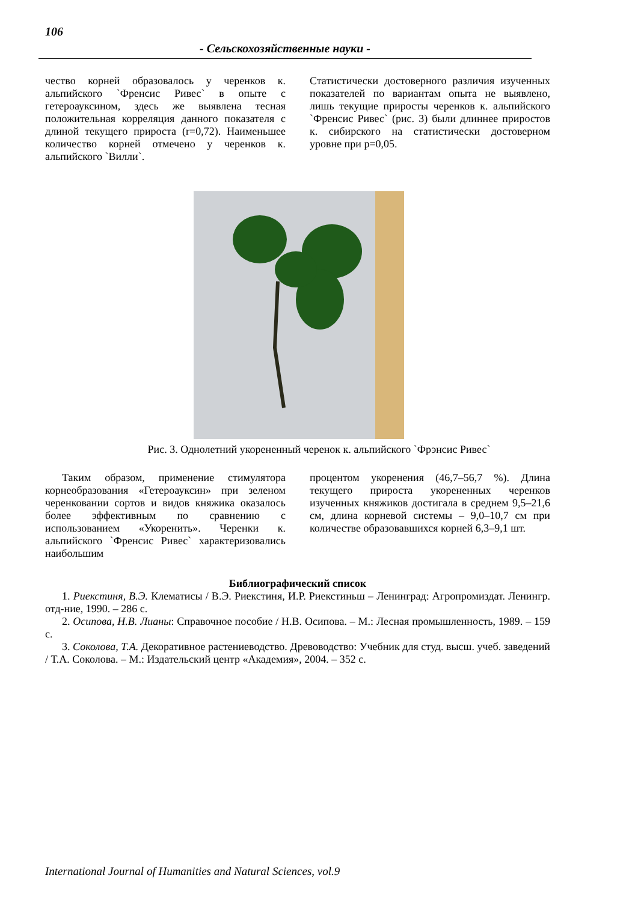106
- Сельскохозяйственные науки -
чество корней образовалось у черенков к. альпийского `Френсис Ривес` в опыте с гетероауксином, здесь же выявлена тесная положительная корреляция данного показателя с длиной текущего прироста (r=0,72). Наименьшее количество корней отмечено у черенков к. альпийского `Вилли`.
Статистически достоверного различия изученных показателей по вариантам опыта не выявлено, лишь текущие приросты черенков к. альпийского `Френсис Ривес` (рис. 3) были длиннее приростов к. сибирского на статистически достоверном уровне при p=0,05.
Рис. 3. Однолетний укорененный черенок к. альпийского `Фрэнсис Ривес`
Таким образом, применение стимулятора корнеобразования «Гетероауксин» при зеленом черенковании сортов и видов княжика оказалось более эффективным по сравнению с использованием «Укоренить». Черенки к. альпийского `Френсис Ривес` характеризовались наибольшим
процентом укоренения (46,7–56,7 %). Длина текущего прироста укорененных черенков изученных княжиков достигала в среднем 9,5–21,6 см, длина корневой системы – 9,0–10,7 см при количестве образовавшихся корней 6,3–9,1 шт.
Библиографический список
1. Риекстиня, В.Э. Клематисы / В.Э. Риекстиня, И.Р. Риекстиньш – Ленинград: Агропромиздат. Ленингр. отд-ние, 1990. – 286 с.
2. Осипова, Н.В. Лианы: Справочное пособие / Н.В. Осипова. – М.: Лесная промышленность, 1989. – 159 с.
3. Соколова, Т.А. Декоративное растениеводство. Древоводство: Учебник для студ. высш. учеб. заведений / Т.А. Соколова. – М.: Издательский центр «Академия», 2004. – 352 с.
International Journal of Humanities and Natural Sciences, vol.9